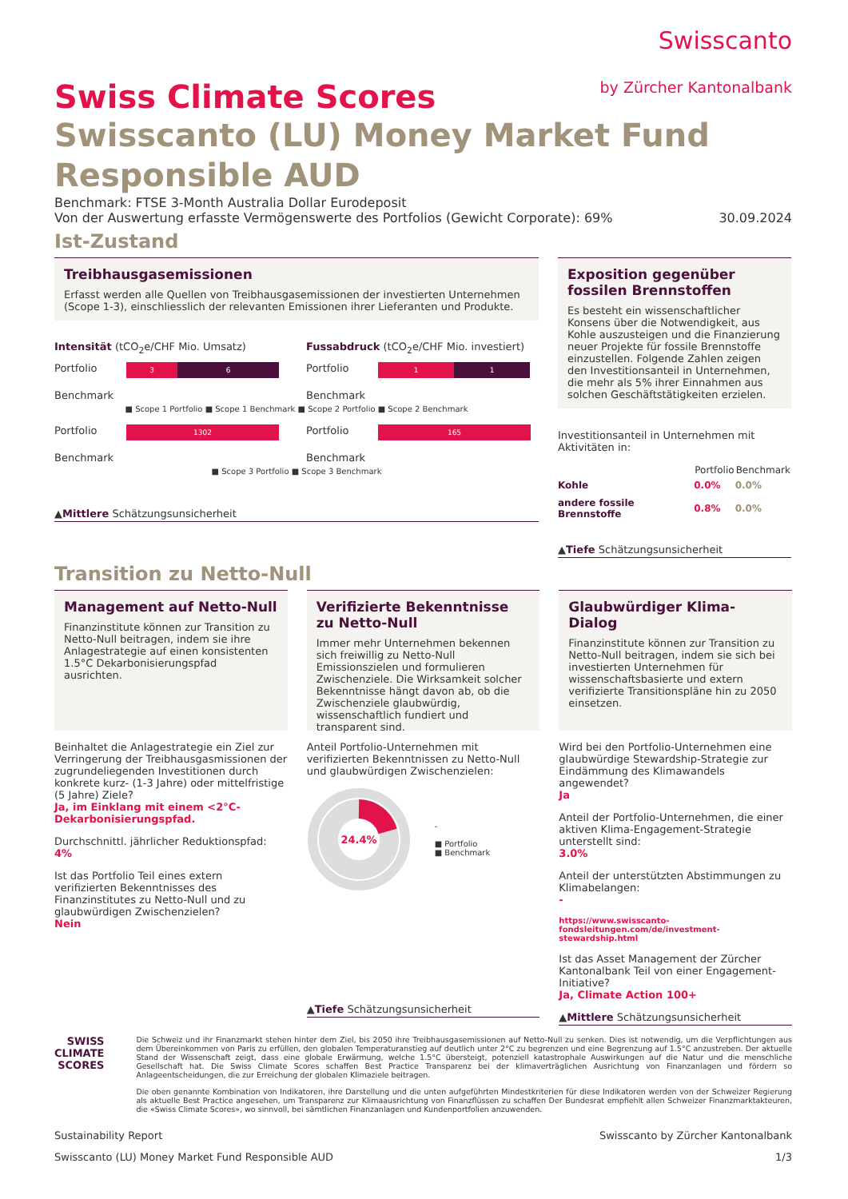Swisscanto
by Zürcher Kantonalbank
Swiss Climate Scores
Swisscanto (LU) Money Market Fund Responsible AUD
Benchmark: FTSE 3-Month Australia Dollar Eurodeposit
Von der Auswertung erfasste Vermögenswerte des Portfolios (Gewicht Corporate): 69% 30.09.2024
Ist-Zustand
Treibhausgasemissionen
Erfasst werden alle Quellen von Treibhausgasemissionen der investierten Unternehmen (Scope 1-3), einschliesslich der relevanten Emissionen ihrer Lieferanten und Produkte.
Intensität (tCO<sub>2</sub>e/CHF Mio. Umsatz)
Portfolio
3 6
Benchmark
Fussabdruck (tCO<sub>2</sub>e/CHF Mio. investiert)
Portfolio
1 1
Benchmark
■ Scope 1 Portfolio ■ Scope 1 Benchmark ■ Scope 2 Portfolio ■ Scope 2 Benchmark
Portfolio
1302
Benchmark
Portfolio
165
Benchmark
■ Scope 3 Portfolio ■ Scope 3 Benchmark
▲Mittlere Schätzungsunsicherheit
Exposition gegenüber fossilen Brennstoffen
Es besteht ein wissenschaftlicher Konsens über die Notwendigkeit, aus Kohle auszusteigen und die Finanzierung neuer Projekte für fossile Brennstoffe einzustellen. Folgende Zahlen zeigen den Investitionsanteil in Unternehmen, die mehr als 5% ihrer Einnahmen aus solchen Geschäftstätigkeiten erzielen.
Investitionsanteil in Unternehmen mit Aktivitäten in:
| | Portfolio | Benchmark |
| --- | --- | --- |
| Kohle | 0.0% | 0.0% |
| andere fossile Brennstoffe | 0.8% | 0.0% |
▲Tiefe Schätzungsunsicherheit
Transition zu Netto-Null
Management auf Netto-Null
Finanzinstitute können zur Transition zu Netto-Null beitragen, indem sie ihre Anlagestrategie auf einen konsistenten 1.5°C Dekarbonisierungspfad ausrichten.
Beinhaltet die Anlagestrategie ein Ziel zur Verringerung der Treibhausgasmissionen der zugrundeliegenden Investitionen durch konkrete kurz- (1-3 Jahre) oder mittelfristige (5 Jahre) Ziele?
Ja, im Einklang mit einem <2°C-Dekarbonisierungspfad.
Durchschnittl. jährlicher Reduktionspfad:
4%
Ist das Portfolio Teil eines extern verifizierten Bekenntnisses des Finanzinstitutes zu Netto-Null und zu glaubwürdigen Zwischenzielen?
Nein
Verifizierte Bekenntnisse zu Netto-Null
Immer mehr Unternehmen bekennen sich freiwillig zu Netto-Null Emissionszielen und formulieren Zwischenziele. Die Wirksamkeit solcher Bekenntnisse hängt davon ab, ob die Zwischenziele glaubwürdig, wissenschaftlich fundiert und transparent sind.
Anteil Portfolio-Unternehmen mit verifizierten Bekenntnissen zu Netto-Null und glaubwürdigen Zwischenzielen:
24.4%
-
■ Portfolio
■ Benchmark
▲Tiefe Schätzungsunsicherheit
Glaubwürdiger Klima-Dialog
Finanzinstitute können zur Transition zu Netto-Null beitragen, indem sie sich bei investierten Unternehmen für wissenschaftsbasierte und extern verifizierte Transitionspläne hin zu 2050 einsetzen.
Wird bei den Portfolio-Unternehmen eine glaubwürdige Stewardship-Strategie zur Eindämmung des Klimawandels angewendet?
Ja
Anteil der Portfolio-Unternehmen, die einer aktiven Klima-Engagement-Strategie unterstellt sind:
3.0%
Anteil der unterstützten Abstimmungen zu Klimabelangen:
-
https://www.swisscanto-fondsleitungen.com/de/investment-stewardship.html
Ist das Asset Management der Zürcher Kantonalbank Teil von einer Engagement-Initiative?
Ja, Climate Action 100+
▲Mittlere Schätzungsunsicherheit
SWISS
CLIMATE
SCORES
Die Schweiz und ihr Finanzmarkt stehen hinter dem Ziel, bis 2050 ihre Treibhausgasemissionen auf Netto-Null zu senken. Dies ist notwendig, um die Verpflichtungen aus dem Übereinkommen von Paris zu erfüllen, den globalen Temperaturanstieg auf deutlich unter 2°C zu begrenzen und eine Begrenzung auf 1.5°C anzustreben. Der aktuelle Stand der Wissenschaft zeigt, dass eine globale Erwärmung, welche 1.5°C übersteigt, potenziell katastrophale Auswirkungen auf die Natur und die menschliche Gesellschaft hat. Die Swiss Climate Scores schaffen Best Practice Transparenz bei der klimaverträglichen Ausrichtung von Finanzanlagen und fördern so Anlageentscheidungen, die zur Erreichung der globalen Klimaziele beitragen.
Die oben genannte Kombination von Indikatoren, ihre Darstellung und die unten aufgeführten Mindestkriterien für diese Indikatoren werden von der Schweizer Regierung als aktuelle Best Practice angesehen, um Transparenz zur Klimaausrichtung von Finanzflüssen zu schaffen Der Bundesrat empfiehlt allen Schweizer Finanzmarktakteuren, die «Swiss Climate Scores», wo sinnvoll, bei sämtlichen Finanzanlagen und Kundenportfolien anzuwenden.
Sustainability Report Swisscanto by Zürcher Kantonalbank
Swisscanto (LU) Money Market Fund Responsible AUD 1/3